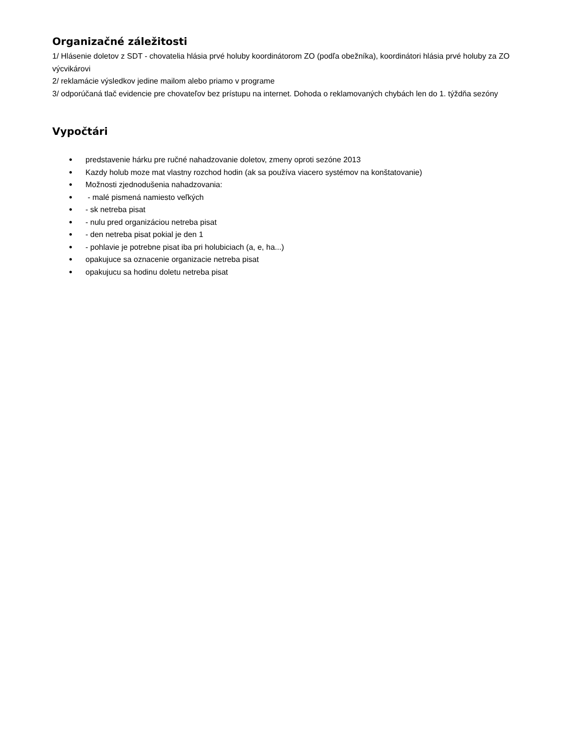Organizačné záležitosti
1/ Hlásenie doletov z SDT - chovatelia hlásia prvé holuby koordinátorom ZO (podľa obežníka), koordinátori hlásia prvé holuby za ZO výcvikárovi
2/ reklamácie výsledkov jedine mailom alebo priamo v programe
3/ odporúčaná tlač evidencie pre chovateľov bez prístupu na internet. Dohoda o reklamovaných chybách len do 1. týždňa sezóny
Vypočtári
● predstavenie hárku pre ručné nahadzovanie doletov, zmeny oproti sezóne 2013
● Kazdy holub moze mat vlastny rozchod hodin (ak sa používa viacero systémov na konštatovanie)
● Možnosti zjednodušenia nahadzovania:
● - malé pismená namiesto veľkých
● - sk netreba pisat
● - nulu pred organizáciou netreba pisat
● - den netreba pisat pokial je den 1
● - pohlavie je potrebne pisat iba pri holubiciach (a, e, ha...)
● opakujuce sa oznacenie organizacie netreba pisat
● opakujucu sa hodinu doletu netreba pisat